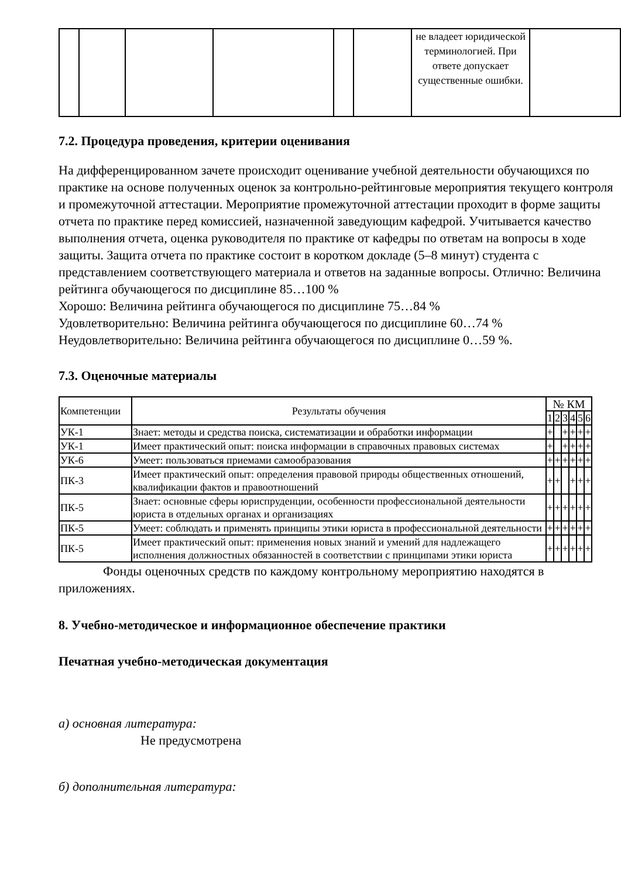| | | | | | | не владеет юридической терминологией. При ответе допускает существенные ошибки. | |
7.2. Процедура проведения, критерии оценивания
На дифференцированном зачете происходит оценивание учебной деятельности обучающихся по практике на основе полученных оценок за контрольно-рейтинговые мероприятия текущего контроля и промежуточной аттестации. Мероприятие промежуточной аттестации проходит в форме защиты отчета по практике перед комиссией, назначенной заведующим кафедрой. Учитывается качество выполнения отчета, оценка руководителя по практике от кафедры по ответам на вопросы в ходе защиты. Защита отчета по практике состоит в коротком докладе (5–8 минут) студента с представлением соответствующего материала и ответов на заданные вопросы. Отлично: Величина рейтинга обучающегося по дисциплине 85…100 %
Хорошо: Величина рейтинга обучающегося по дисциплине 75…84 %
Удовлетворительно: Величина рейтинга обучающегося по дисциплине 60…74 %
Неудовлетворительно: Величина рейтинга обучающегося по дисциплине 0…59 %.
7.3. Оценочные материалы
| Компетенции | Результаты обучения | № КМ | | | | | |
| --- | --- | --- | --- | --- | --- | --- | --- |
| | | 1 | 2 | 3 | 4 | 5 | 6 |
| УК-1 | Знает: методы и средства поиска, систематизации и обработки информации | + | | + | + | + | + |
| УК-1 | Имеет практический опыт: поиска информации в справочных правовых системах | + | | + | + | + | + |
| УК-6 | Умеет: пользоваться приемами самообразования | + | + | + | + | + | + |
| ПК-3 | Имеет практический опыт: определения правовой природы общественных отношений, квалификации фактов и правоотношений | + | + | | + | + | + |
| ПК-5 | Знает: основные сферы юриспруденции, особенности профессиональной деятельности юриста в отдельных органах и организациях | + | + | + | + | + | + |
| ПК-5 | Умеет: соблюдать и применять принципы этики юриста в профессиональной деятельности | + | + | + | + | + | + |
| ПК-5 | Имеет практический опыт: применения новых знаний и умений для надлежащего исполнения должностных обязанностей в соответствии с принципами этики юриста | + | + | + | + | + | + |
Фонды оценочных средств по каждому контрольному мероприятию находятся в приложениях.
8. Учебно-методическое и информационное обеспечение практики
Печатная учебно-методическая документация
а) основная литература:
Не предусмотрена
б) дополнительная литература: